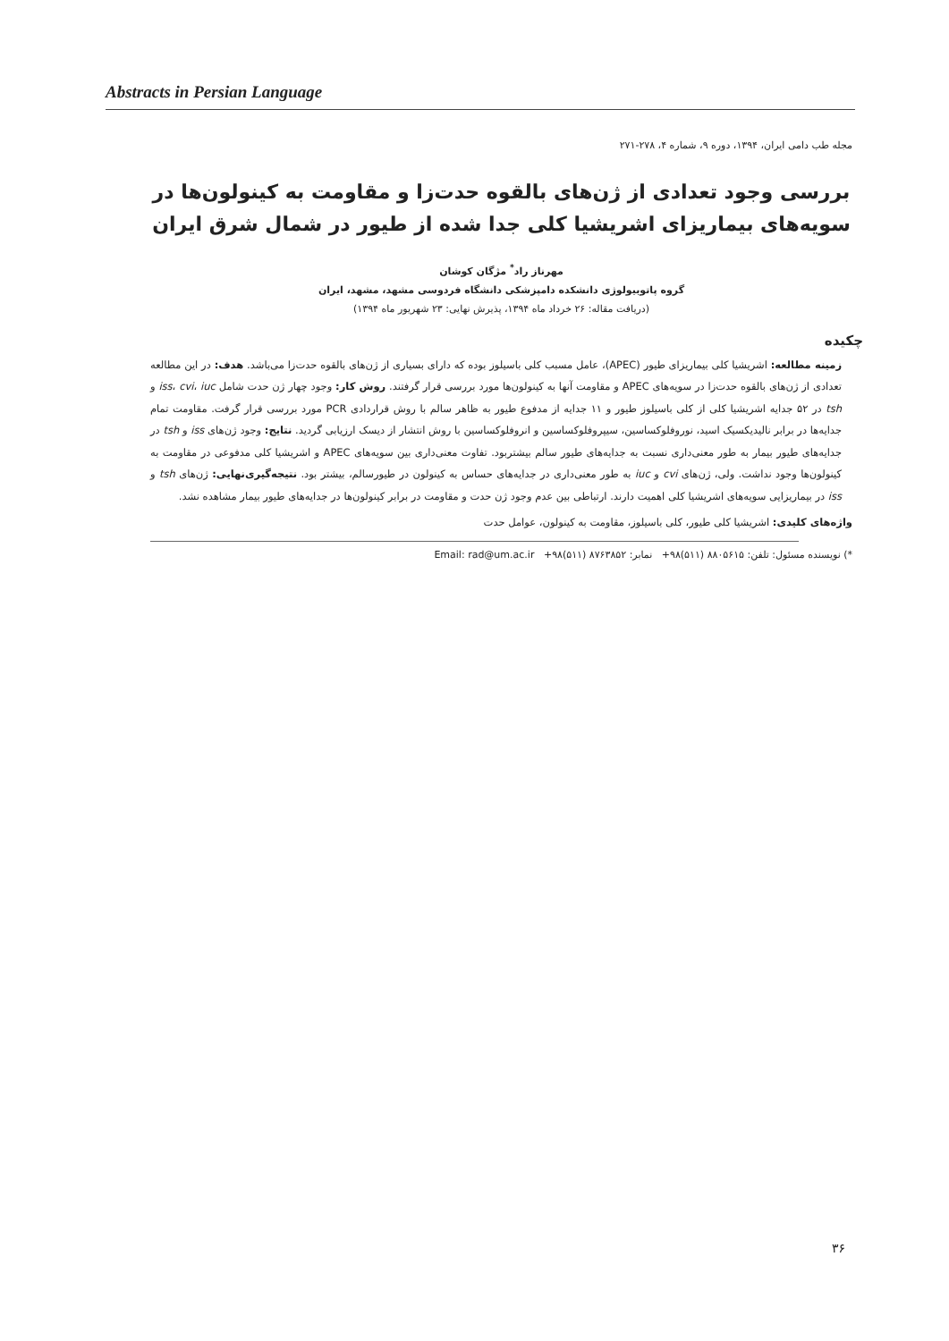Abstracts in Persian Language
مجله طب دامی ایران، ۱۳۹۴، دوره ۹، شماره ۴، ۲۷۸-۲۷۱
بررسی وجود تعدادی از ژن‌های بالقوه حدت‌زا و مقاومت به کینولون‌ها در سویه‌های بیماریزای اشریشیا کلی جدا شده از طیور در شمال شرق ایران
مهرناز راد<sup>*</sup> مژگان کوشان
گروه پاتوبیولوژی دانشکده دامپزشکی دانشگاه فردوسی مشهد، مشهد، ایران
(دریافت مقاله: ۲۶ خرداد ماه ۱۳۹۴، پذیرش نهایی: ۲۳ شهریور ماه ۱۳۹۴)
چکیده
زمینه مطالعه: اشریشیا کلی بیماریزای طیور (APEC)، عامل مسبب کلی باسیلوز بوده که دارای بسیاری از ژن‌های بالقوه حدت‌زا می‌باشد. هدف: در این مطالعه تعدادی از ژن‌های بالقوه حدت‌زا در سویه‌های APEC و مقاومت آنها به کینولون‌ها مورد بررسی قرار گرفتند. روش کار: وجود چهار ژن حدت شامل iss، cvi، iuc و tsh در ۵۲ جدایه اشریشیا کلی از کلی باسیلوز طیور و ۱۱ جدایه از مدفوع طیور به ظاهر سالم با روش قراردادی PCR مورد بررسی قرار گرفت. مقاومت تمام جدایه‌ها در برابر نالیدیکسیک اسید، نوروفلوکساسین، سیپروفلوکساسین و انروفلوکساسین با روش انتشار از دیسک ارزیابی گردید. نتایج: وجود ژن‌های iss و tsh در جدایه‌های طیور بیمار به طور معنی‌داری نسبت به جدایه‌های طیور سالم بیشتربود. تفاوت معنی‌داری بین سویه‌های APEC و اشریشیا کلی مدفوعی در مقاومت به کینولون‌ها وجود نداشت. ولی، ژن‌های cvi و iuc به طور معنی‌داری در جدایه‌های حساس به کینولون در طیورسالم، بیشتر بود. نتیجه‌گیری‌نهایی: ژن‌های tsh و iss در بیماریزایی سویه‌های اشریشیا کلی اهمیت دارند. ارتباطی بین عدم وجود ژن حدت و مقاومت در برابر کینولون‌ها در جدایه‌های طیور بیمار مشاهده نشد.
واژه‌های کلیدی: اشریشیا کلی طیور، کلی باسیلوز، مقاومت به کینولون، عوامل حدت
*) نویسنده مسئول: تلفن: ۸۸۰۵۶۱۵ (۵۱۱)۹۸+ نمابر: ۸۷۶۳۸۵۲ (۵۱۱)۹۸+ Email: rad@um.ac.ir
۳۶